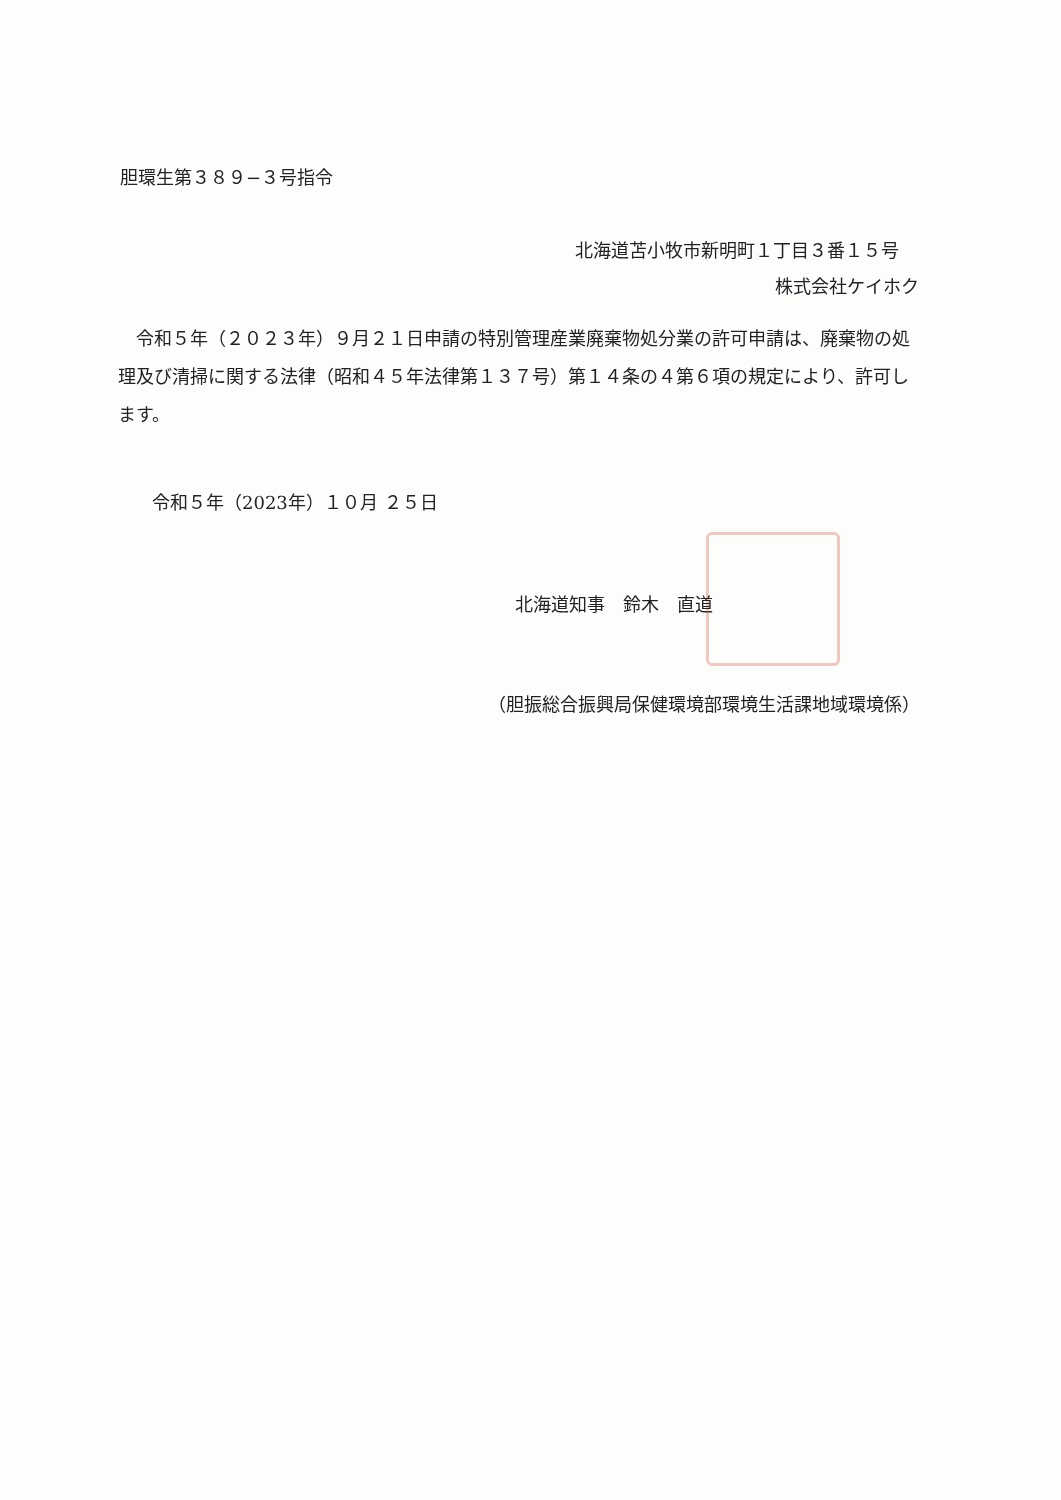胆環生第３８９−３号指令
北海道苫小牧市新明町１丁目３番１５号
株式会社ケイホク
　令和５年（２０２３年）９月２１日申請の特別管理産業廃棄物処分業の許可申請は、廃棄物の処理及び清掃に関する法律（昭和４５年法律第１３７号）第１４条の４第６項の規定により、許可します。
令和５年（2023年）１０月 ２５日
北海道知事　鈴木　直道
（胆振総合振興局保健環境部環境生活課地域環境係）